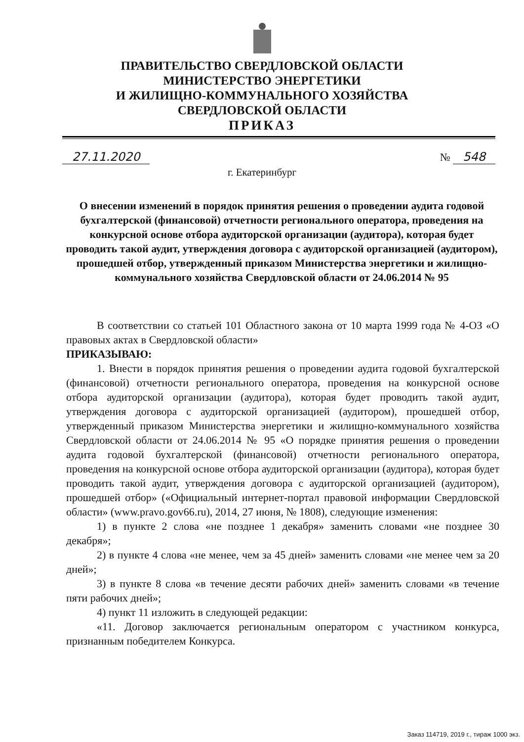ПРАВИТЕЛЬСТВО СВЕРДЛОВСКОЙ ОБЛАСТИ
МИНИСТЕРСТВО ЭНЕРГЕТИКИ
И ЖИЛИЩНО-КОММУНАЛЬНОГО ХОЗЯЙСТВА
СВЕРДЛОВСКОЙ ОБЛАСТИ
ПРИКАЗ
27.11.2020 № 548
г. Екатеринбург
О внесении изменений в порядок принятия решения о проведении аудита годовой бухгалтерской (финансовой) отчетности регионального оператора, проведения на конкурсной основе отбора аудиторской организации (аудитора), которая будет проводить такой аудит, утверждения договора с аудиторской организацией (аудитором), прошедшей отбор, утвержденный приказом Министерства энергетики и жилищно-коммунального хозяйства Свердловской области от 24.06.2014 № 95
В соответствии со статьей 101 Областного закона от 10 марта 1999 года № 4-ОЗ «О правовых актах в Свердловской области»
ПРИКАЗЫВАЮ:
1. Внести в порядок принятия решения о проведении аудита годовой бухгалтерской (финансовой) отчетности регионального оператора, проведения на конкурсной основе отбора аудиторской организации (аудитора), которая будет проводить такой аудит, утверждения договора с аудиторской организацией (аудитором), прошедшей отбор, утвержденный приказом Министерства энергетики и жилищно-коммунального хозяйства Свердловской области от 24.06.2014 № 95 «О порядке принятия решения о проведении аудита годовой бухгалтерской (финансовой) отчетности регионального оператора, проведения на конкурсной основе отбора аудиторской организации (аудитора), которая будет проводить такой аудит, утверждения договора с аудиторской организацией (аудитором), прошедшей отбор» («Официальный интернет-портал правовой информации Свердловской области» (www.pravo.gov66.ru), 2014, 27 июня, № 1808), следующие изменения:
1) в пункте 2 слова «не позднее 1 декабря» заменить словами «не позднее 30 декабря»;
2) в пункте 4 слова «не менее, чем за 45 дней» заменить словами «не менее чем за 20 дней»;
3) в пункте 8 слова «в течение десяти рабочих дней» заменить словами «в течение пяти рабочих дней»;
4) пункт 11 изложить в следующей редакции:
«11. Договор заключается региональным оператором с участником конкурса, признанным победителем Конкурса.
Заказ 114719, 2019 г., тираж 1000 экз.